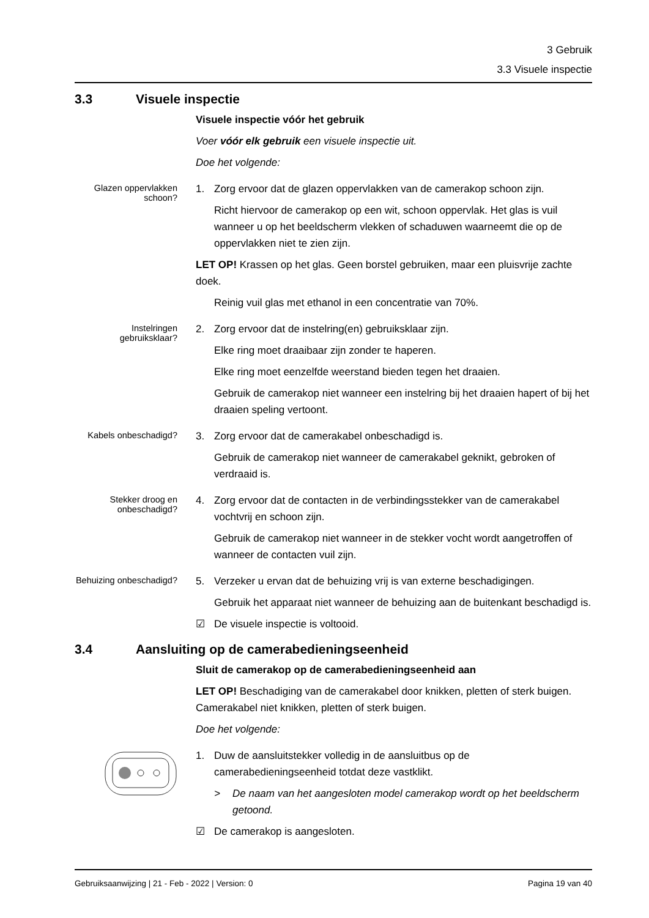3 Gebruik
3.3 Visuele inspectie
3.3 Visuele inspectie
Visuele inspectie vóór het gebruik
Voer vóór elk gebruik een visuele inspectie uit.
Doe het volgende:
Glazen oppervlakken schoon?
1. Zorg ervoor dat de glazen oppervlakken van de camerakop schoon zijn.
Richt hiervoor de camerakop op een wit, schoon oppervlak. Het glas is vuil wanneer u op het beeldscherm vlekken of schaduwen waarneemt die op de oppervlakken niet te zien zijn.
LET OP! Krassen op het glas. Geen borstel gebruiken, maar een pluisvrije zachte doek.
Reinig vuil glas met ethanol in een concentratie van 70%.
Instelringen gebruiksklaar?
2. Zorg ervoor dat de instelring(en) gebruiksklaar zijn.
Elke ring moet draaibaar zijn zonder te haperen.
Elke ring moet eenzelfde weerstand bieden tegen het draaien.
Gebruik de camerakop niet wanneer een instelring bij het draaien hapert of bij het draaien speling vertoont.
Kabels onbeschadigd?
3. Zorg ervoor dat de camerakabel onbeschadigd is.
Gebruik de camerakop niet wanneer de camerakabel geknikt, gebroken of verdraaid is.
Stekker droog en onbeschadigd?
4. Zorg ervoor dat de contacten in de verbindingsstekker van de camerakabel vochtvrij en schoon zijn.
Gebruik de camerakop niet wanneer in de stekker vocht wordt aangetroffen of wanneer de contacten vuil zijn.
Behuizing onbeschadigd?
5. Verzeker u ervan dat de behuizing vrij is van externe beschadigingen.
Gebruik het apparaat niet wanneer de behuizing aan de buitenkant beschadigd is.
☑ De visuele inspectie is voltooid.
3.4 Aansluiting op de camerabedieningseenheid
Sluit de camerakop op de camerabedieningseenheid aan
LET OP! Beschadiging van de camerakabel door knikken, pletten of sterk buigen. Camerakabel niet knikken, pletten of sterk buigen.
Doe het volgende:
1. Duw de aansluitstekker volledig in de aansluitbus op de camerabedieningseenheid totdat deze vastklikt.
> De naam van het aangesloten model camerakop wordt op het beeldscherm getoond.
☑ De camerakop is aangesloten.
Gebruiksaanwijzing | 21 - Feb - 2022 | Version: 0 Pagina 19 van 40